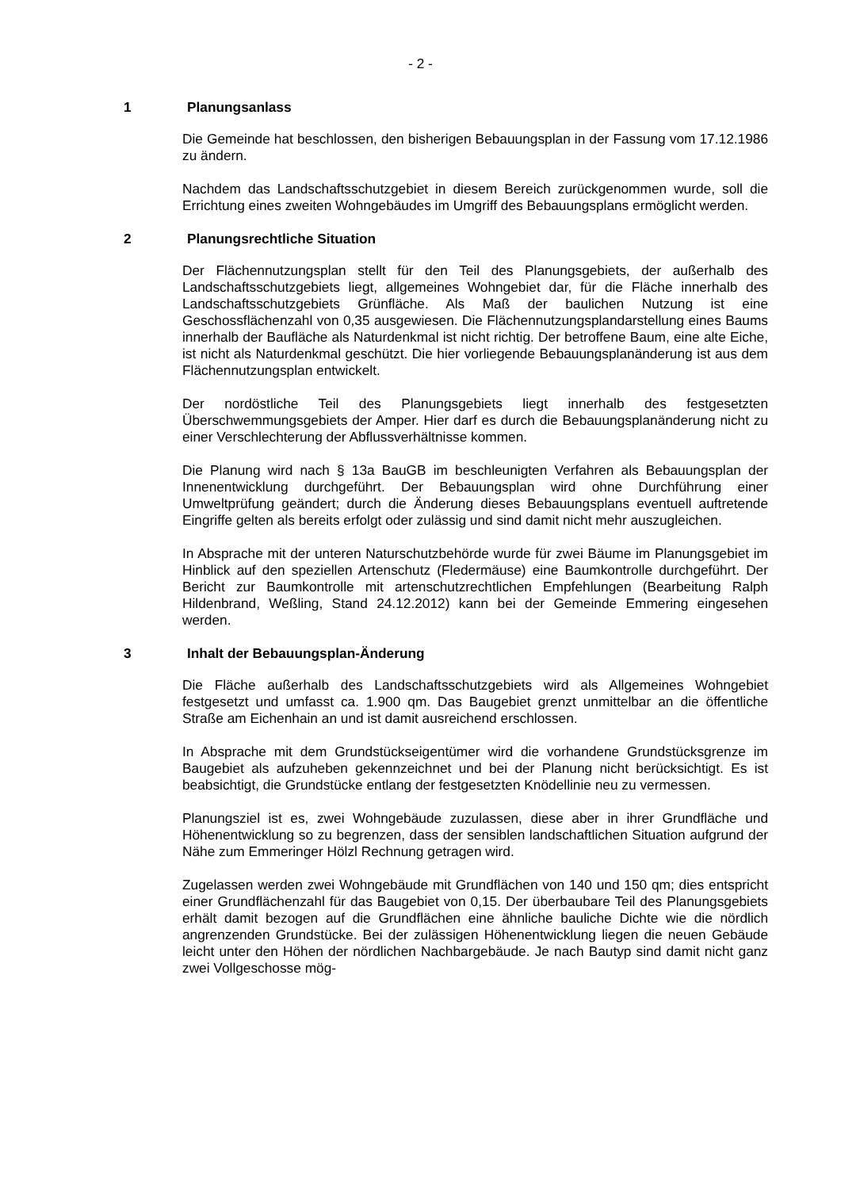- 2 -
1 Planungsanlass
Die Gemeinde hat beschlossen, den bisherigen Bebauungsplan in der Fassung vom 17.12.1986 zu ändern.
Nachdem das Landschaftsschutzgebiet in diesem Bereich zurückgenommen wurde, soll die Errichtung eines zweiten Wohngebäudes im Umgriff des Bebauungsplans ermöglicht werden.
2 Planungsrechtliche Situation
Der Flächennutzungsplan stellt für den Teil des Planungsgebiets, der außerhalb des Landschaftsschutzgebiets liegt, allgemeines Wohngebiet dar, für die Fläche innerhalb des Landschaftsschutzgebiets Grünfläche. Als Maß der baulichen Nutzung ist eine Geschossflächenzahl von 0,35 ausgewiesen. Die Flächennutzungsplandarstellung eines Baums innerhalb der Baufläche als Naturdenkmal ist nicht richtig. Der betroffene Baum, eine alte Eiche, ist nicht als Naturdenkmal geschützt. Die hier vorliegende Bebauungsplanänderung ist aus dem Flächennutzungsplan entwickelt.
Der nordöstliche Teil des Planungsgebiets liegt innerhalb des festgesetzten Überschwemmungsgebiets der Amper. Hier darf es durch die Bebauungsplanänderung nicht zu einer Verschlechterung der Abflussverhältnisse kommen.
Die Planung wird nach § 13a BauGB im beschleunigten Verfahren als Bebauungsplan der Innenentwicklung durchgeführt. Der Bebauungsplan wird ohne Durchführung einer Umweltprüfung geändert; durch die Änderung dieses Bebauungsplans eventuell auftretende Eingriffe gelten als bereits erfolgt oder zulässig und sind damit nicht mehr auszugleichen.
In Absprache mit der unteren Naturschutzbehörde wurde für zwei Bäume im Planungsgebiet im Hinblick auf den speziellen Artenschutz (Fledermäuse) eine Baumkontrolle durchgeführt. Der Bericht zur Baumkontrolle mit artenschutzrechtlichen Empfehlungen (Bearbeitung Ralph Hildenbrand, Weßling, Stand 24.12.2012) kann bei der Gemeinde Emmering eingesehen werden.
3 Inhalt der Bebauungsplan-Änderung
Die Fläche außerhalb des Landschaftsschutzgebiets wird als Allgemeines Wohngebiet festgesetzt und umfasst ca. 1.900 qm. Das Baugebiet grenzt unmittelbar an die öffentliche Straße am Eichenhain an und ist damit ausreichend erschlossen.
In Absprache mit dem Grundstückseigentümer wird die vorhandene Grundstücksgrenze im Baugebiet als aufzuheben gekennzeichnet und bei der Planung nicht berücksichtigt. Es ist beabsichtigt, die Grundstücke entlang der festgesetzten Knödellinie neu zu vermessen.
Planungsziel ist es, zwei Wohngebäude zuzulassen, diese aber in ihrer Grundfläche und Höhenentwicklung so zu begrenzen, dass der sensiblen landschaftlichen Situation aufgrund der Nähe zum Emmeringer Hölzl Rechnung getragen wird.
Zugelassen werden zwei Wohngebäude mit Grundflächen von 140 und 150 qm; dies entspricht einer Grundflächenzahl für das Baugebiet von 0,15. Der überbaubare Teil des Planungsgebiets erhält damit bezogen auf die Grundflächen eine ähnliche bauliche Dichte wie die nördlich angrenzenden Grundstücke. Bei der zulässigen Höhenentwicklung liegen die neuen Gebäude leicht unter den Höhen der nördlichen Nachbargebäude. Je nach Bautyp sind damit nicht ganz zwei Vollgeschosse mög-